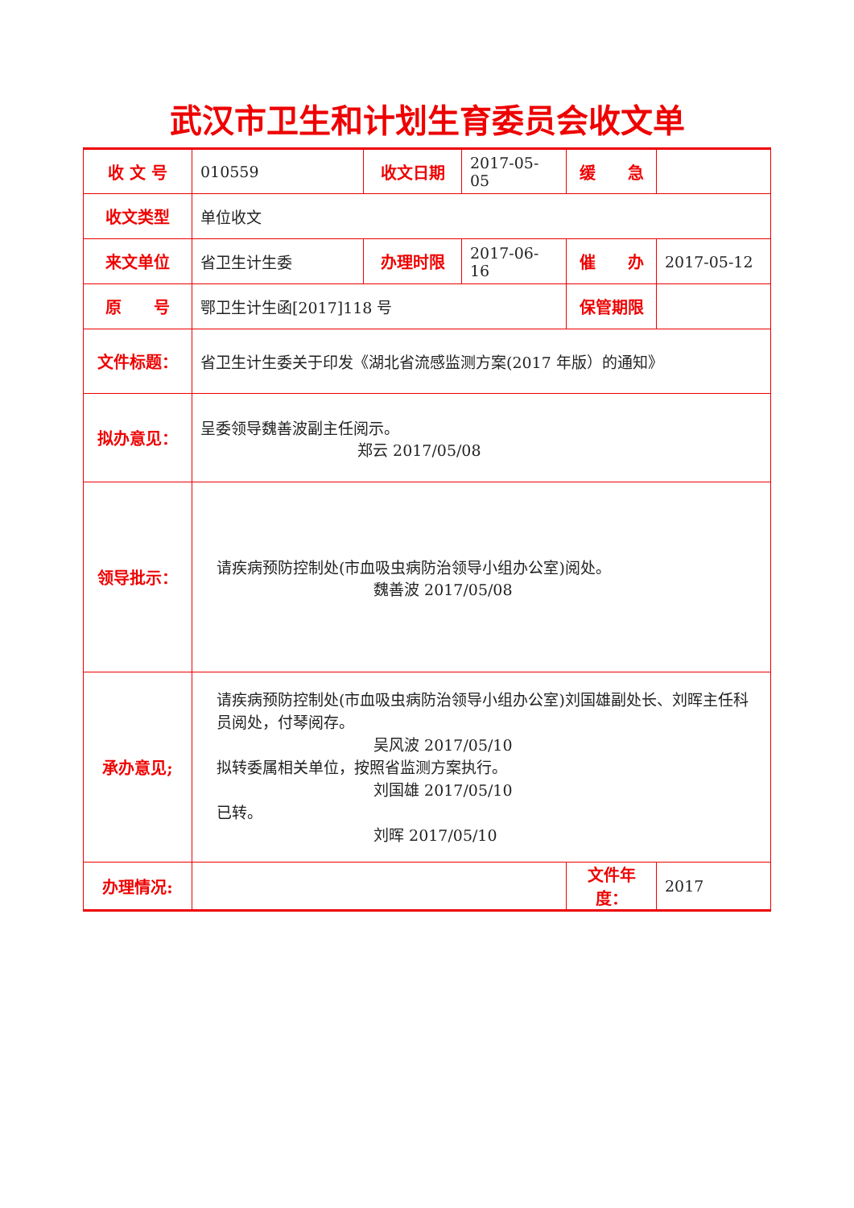武汉市卫生和计划生育委员会收文单
| 收 文 号 | 010559 | 收文日期 | 2017-05-05 | 缓 急 | |
| 收文类型 | 单位收文 | | | | |
| 来文单位 | 省卫生计生委 | 办理时限 | 2017-06-16 | 催 办 | 2017-05-12 |
| 原 号 | 鄂卫生计生函[2017]118 号 | | | 保管期限 | |
| 文件标题： | 省卫生计生委关于印发《湖北省流感监测方案(2017 年版）的通知》 | | | | |
| 拟办意见： | 呈委领导魏善波副主任阅示。 郑云 2017/05/08 | | | | |
| 领导批示： | 请疾病预防控制处(市血吸虫病防治领导小组办公室)阅处。 魏善波 2017/05/08 | | | | |
| 承办意见; | 请疾病预防控制处(市血吸虫病防治领导小组办公室)刘国雄副处长、刘晖主任科员阅处，付琴阅存。 吴风波 2017/05/10 拟转委属相关单位，按照省监测方案执行。 刘国雄 2017/05/10 已转。 刘晖 2017/05/10 | | | | |
| 办理情况: | | | | 文件年度： | 2017 |